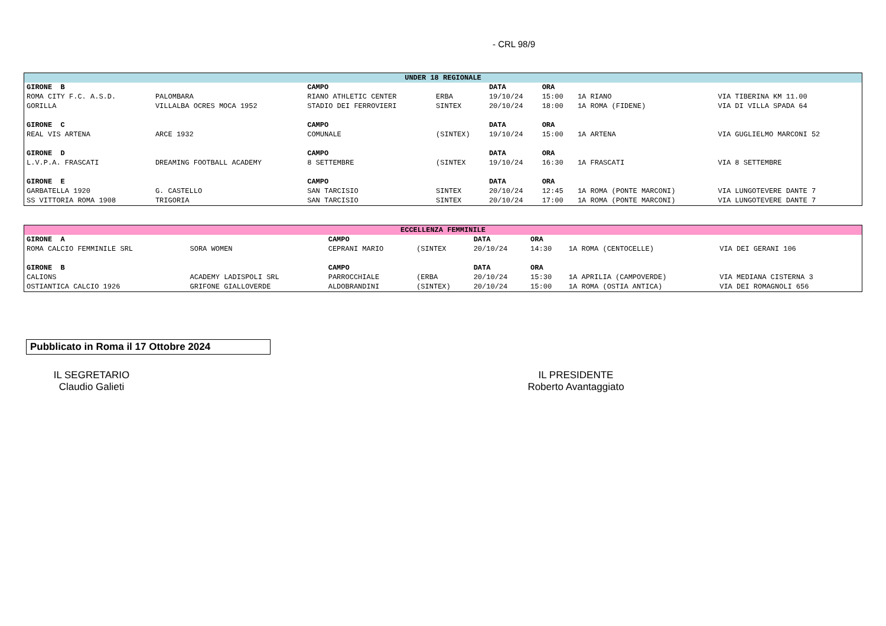- CRL 98/9
| UNDER 18 REGIONALE | | | | | | | |
| GIRONE B | | CAMPO | | DATA | ORA | | |
| ROMA CITY F.C. A.S.D. | PALOMBARA | RIANO ATHLETIC CENTER | ERBA | 19/10/24 | 15:00 | 1A RIANO | VIA TIBERINA KM 11.00 |
| GORILLA | VILLALBA OCRES MOCA 1952 | STADIO DEI FERROVIERI | SINTEX | 20/10/24 | 18:00 | 1A ROMA (FIDENE) | VIA DI VILLA SPADA 64 |
| GIRONE C | | CAMPO | | DATA | ORA | | |
| REAL VIS ARTENA | ARCE 1932 | COMUNALE | (SINTEX) | 19/10/24 | 15:00 | 1A ARTENA | VIA GUGLIELMO MARCONI 52 |
| GIRONE D | | CAMPO | | DATA | ORA | | |
| L.V.P.A. FRASCATI | DREAMING FOOTBALL ACADEMY | 8 SETTEMBRE | (SINTEX | 19/10/24 | 16:30 | 1A FRASCATI | VIA 8 SETTEMBRE |
| GIRONE E | | CAMPO | | DATA | ORA | | |
| GARBATELLA 1920 | G. CASTELLO | SAN TARCISIO | SINTEX | 20/10/24 | 12:45 | 1A ROMA (PONTE MARCONI) | VIA LUNGOTEVERE DANTE 7 |
| SS VITTORIA ROMA 1908 | TRIGORIA | SAN TARCISIO | SINTEX | 20/10/24 | 17:00 | 1A ROMA (PONTE MARCONI) | VIA LUNGOTEVERE DANTE 7 |
| ECCELLENZA FEMMINILE | | | | | | | |
| GIRONE A | | CAMPO | | DATA | ORA | | |
| ROMA CALCIO FEMMINILE SRL | SORA WOMEN | CEPRANI MARIO | (SINTEX | 20/10/24 | 14:30 | 1A ROMA (CENTOCELLE) | VIA DEI GERANI 106 |
| GIRONE B | | CAMPO | | DATA | ORA | | |
| CALIONS | ACADEMY LADISPOLI SRL | PARROCCHIALE | (ERBA | 20/10/24 | 15:30 | 1A APRILIA (CAMPOVERDE) | VIA MEDIANA CISTERNA 3 |
| OSTIANTICA CALCIO 1926 | GRIFONE GIALLOVERDE | ALDOBRANDINI | (SINTEX) | 20/10/24 | 15:00 | 1A ROMA (OSTIA ANTICA) | VIA DEI ROMAGNOLI 656 |
Pubblicato in Roma il 17 Ottobre 2024
IL SEGRETARIO
Claudio Galieti
IL PRESIDENTE
Roberto Avantaggiato